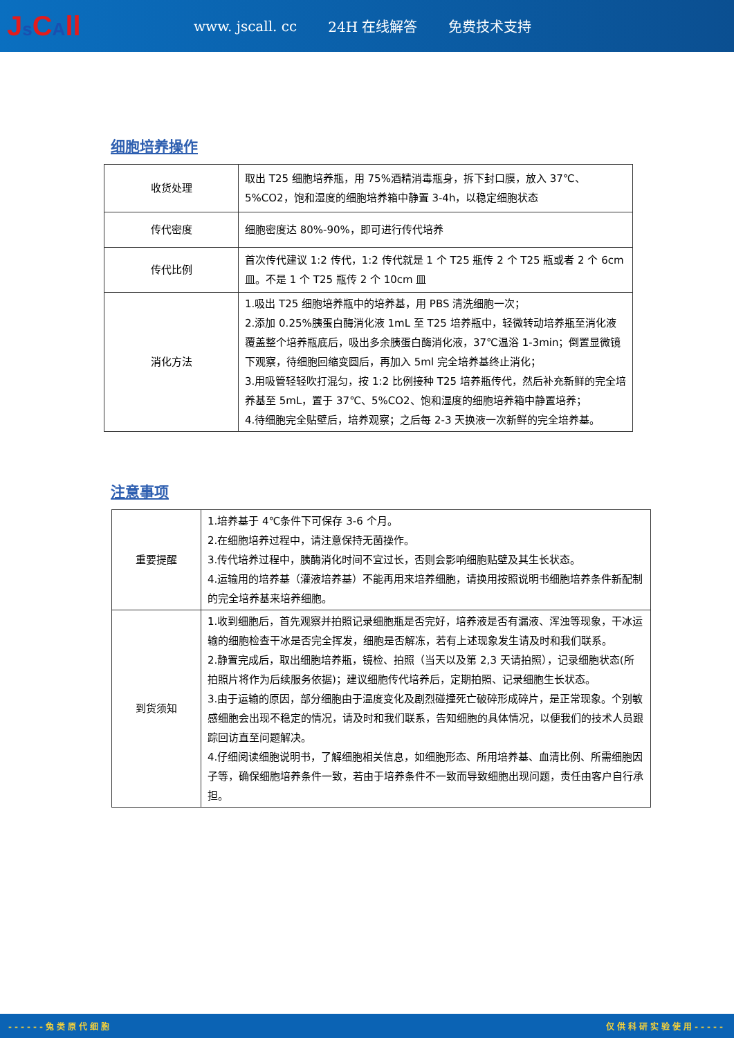Js CAll
www. jscall. cc 24H 在线解答 免费技术支持
细胞培养操作
| 收货处理 | 取出 T25 细胞培养瓶，用 75%酒精消毒瓶身，拆下封口膜，放入 37℃、5%CO2，饱和湿度的细胞培养箱中静置 3-4h，以稳定细胞状态 |
| 传代密度 | 细胞密度达 80%-90%，即可进行传代培养 |
| 传代比例 | 首次传代建议 1:2 传代，1:2 传代就是 1 个 T25 瓶传 2 个 T25 瓶或者 2 个 6cm 皿。不是 1 个 T25 瓶传 2 个 10cm 皿 |
| 消化方法 | 1.吸出 T25 细胞培养瓶中的培养基，用 PBS 清洗细胞一次； 2.添加 0.25%胰蛋白酶消化液 1mL 至 T25 培养瓶中，轻微转动培养瓶至消化液覆盖整个培养瓶底后，吸出多余胰蛋白酶消化液，37℃温浴 1-3min；倒置显微镜下观察，待细胞回缩变圆后，再加入 5ml 完全培养基终止消化； 3.用吸管轻轻吹打混匀，按 1:2 比例接种 T25 培养瓶传代，然后补充新鲜的完全培养基至 5mL，置于 37℃、5%CO2、饱和湿度的细胞培养箱中静置培养； 4.待细胞完全贴壁后，培养观察；之后每 2-3 天换液一次新鲜的完全培养基。 |
注意事项
| 重要提醒 | 1.培养基于 4℃条件下可保存 3-6 个月。 2.在细胞培养过程中，请注意保持无菌操作。 3.传代培养过程中，胰酶消化时间不宜过长，否则会影响细胞贴壁及其生长状态。 4.运输用的培养基（灌液培养基）不能再用来培养细胞，请换用按照说明书细胞培养条件新配制的完全培养基来培养细胞。 |
| 到货须知 | 1.收到细胞后，首先观察并拍照记录细胞瓶是否完好，培养液是否有漏液、浑浊等现象，干冰运输的细胞检查干冰是否完全挥发，细胞是否解冻，若有上述现象发生请及时和我们联系。 2.静置完成后，取出细胞培养瓶，镜检、拍照（当天以及第 2,3 天请拍照），记录细胞状态(所拍照片将作为后续服务依据)；建议细胞传代培养后，定期拍照、记录细胞生长状态。 3.由于运输的原因，部分细胞由于温度变化及剧烈碰撞死亡破碎形成碎片，是正常现象。个别敏感细胞会出现不稳定的情况，请及时和我们联系，告知细胞的具体情况，以便我们的技术人员跟踪回访直至问题解决。 4.仔细阅读细胞说明书，了解细胞相关信息，如细胞形态、所用培养基、血清比例、所需细胞因子等，确保细胞培养条件一致，若由于培养条件不一致而导致细胞出现问题，责任由客户自行承担。 |
------兔类原代细胞 仅供科研实验使用-----